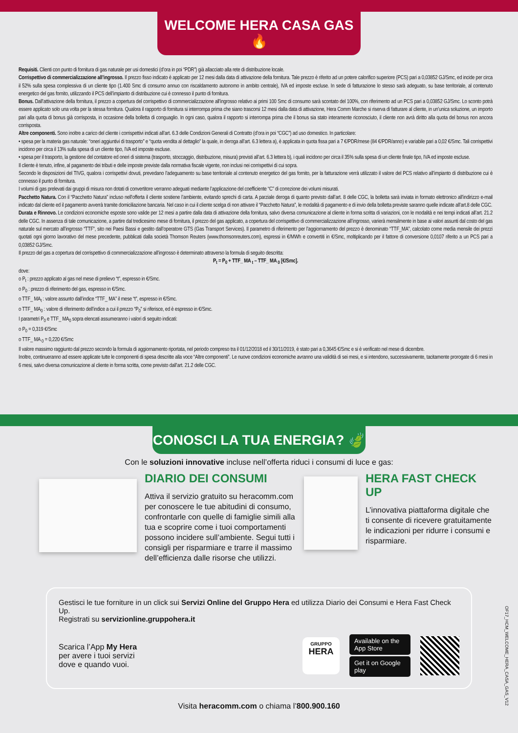WELCOME HERA CASA GAS 🔥
Requisiti. Clienti con punto di fornitura di gas naturale per usi domestici (d’ora in poi “PDR”) già allacciato alla rete di distribuzione locale.
Corrispettivo di commercializzazione all’ingrosso. Il prezzo fisso indicato è applicato per 12 mesi dalla data di attivazione della fornitura. Tale prezzo è riferito ad un potere calorifico superiore (PCS) pari a 0,03852 GJ/Smc, ed incide per circa il 52% sulla spesa complessiva di un cliente tipo (1.400 Smc di consumo annuo con riscaldamento autonomo in ambito centrale), IVA ed imposte escluse. In sede di fatturazione lo stesso sarà adeguato, su base territoriale, al contenuto energetico del gas fornito, utilizzando il PCS dell’impianto di distribuzione cui è connesso il punto di fornitura.
Bonus. Dall’attivazione della fornitura, il prezzo a copertura del corrispettivo di commercializzazione all’ingrosso relativo ai primi 100 Smc di consumo sarà scontato del 100%, con riferimento ad un PCS pari a 0,03852 GJ/Smc. Lo sconto potrà essere applicato solo una volta per la stessa fornitura. Qualora il rapporto di fornitura si interrompa prima che siano trascorsi 12 mesi dalla data di attivazione, Hera Comm Marche si riserva di fatturare al cliente, in un’unica soluzione, un importo pari alla quota di bonus già corrisposta, in occasione della bolletta di conguaglio. In ogni caso, qualora il rapporto si interrompa prima che il bonus sia stato interamente riconosciuto, il cliente non avrà diritto alla quota del bonus non ancora corrisposta.
Altre componenti. Sono inoltre a carico del cliente i corrispettivi indicati all’art. 6.3 delle Condizioni Generali di Contratto (d’ora in poi “CGC”) ad uso domestico. In particolare:
• spesa per la materia gas naturale: “oneri aggiuntivi di trasporto” e “quota vendita al dettaglio” la quale, in deroga all’art. 6.3 lettera a), è applicata in quota fissa pari a 7 €/PDR/mese (84 €/PDR/anno) e variabile pari a 0,02 €/Smc. Tali corrispettivi incidono per circa il 13% sulla spesa di un cliente tipo, IVA ed imposte escluse.
• spesa per il trasporto, la gestione del contatore ed oneri di sistema (trasporto, stoccaggio, distribuzione, misura) previsti all’art. 6.3 lettera b), i quali incidono per circa il 35% sulla spesa di un cliente finale tipo, IVA ed imposte escluse.
Il cliente è tenuto, infine, al pagamento dei tributi e delle imposte previste dalla normativa fiscale vigente, non inclusi nei corrispettivi di cui sopra.
Secondo le disposizioni del TIVG, qualora i corrispettivi dovuti, prevedano l’adeguamento su base territoriale al contenuto energetico del gas fornito, per la fatturazione verrà utilizzato il valore del PCS relativo all’impianto di distribuzione cui è connesso il punto di fornitura.
I volumi di gas prelevati dai gruppi di misura non dotati di convertitore verranno adeguati mediante l’applicazione del coefficiente “C” di correzione dei volumi misurati.
Pacchetto Natura. Con il “Pacchetto Natura” incluso nell’offerta il cliente sostiene l’ambiente, evitando sprechi di carta. A parziale deroga di quanto previsto dall’art. 8 delle CGC, la bolletta sarà inviata in formato elettronico all’indirizzo e-mail indicato dal cliente ed il pagamento avverrà tramite domiciliazione bancaria. Nel caso in cui il cliente scelga di non attivare il “Pacchetto Natura”, le modalità di pagamento e di invio della bolletta previste saranno quelle indicate all’art.8 delle CGC.
Durata e Rinnovo. Le condizioni economiche esposte sono valide per 12 mesi a partire dalla data di attivazione della fornitura, salvo diversa comunicazione al cliente in forma scritta di variazioni, con le modalità e nei tempi indicati all’art. 21.2 delle CGC. In assenza di tale comunicazione, a partire dal tredicesimo mese di fornitura, il prezzo del gas applicato, a copertura del corrispettivo di commercializzazione all’ingrosso, varierà mensilmente in base ai valori assunti dal costo del gas naturale sul mercato all’ingrosso “TTF”, sito nei Paesi Bassi e gestito dall’operatore GTS (Gas Transport Services). Il parametro di riferimento per l’aggiornamento del prezzo è denominato “TTF_MA”, calcolato come media mensile dei prezzi quotati ogni giorno lavorativo del mese precedente, pubblicati dalla società Thomson Reuters (www.thomsonreuters.com), espressi in €/MWh e convertiti in €/Smc, moltiplicando per il fattore di conversione 0,0107 riferito a un PCS pari a 0,03852 GJ/Smc.
Il prezzo del gas a copertura del corrispettivo di commercializzazione all’ingrosso è determinato attraverso la formula di seguito descritta:
P<sub>t</sub> = P<sub>0</sub> + TTF_ MA <sub>t</sub> – TTF_ MA <sub>0</sub> [€/Smc].
dove:
o P<sub>t</sub> : prezzo applicato al gas nel mese di prelievo “t”, espresso in €/Smc.
o P<sub>0</sub> : prezzo di riferimento del gas, espresso in €/Smc.
o TTF_ MA<sub>t</sub> : valore assunto dall’indice “TTF_ MA” il mese “t”, espresso in €/Smc.
o TTF_ MA<sub>0</sub> : valore di riferimento dell’indice a cui il prezzo “P<sub>0</sub>” si riferisce, ed è espresso in €/Smc.
I parametri P<sub>0</sub> e TTF_ MA<sub>0</sub> sopra elencati assumeranno i valori di seguito indicati:
o P<sub>0</sub> = 0,319 €/Smc
o TTF_ MA <sub>0</sub> = 0,220 €/Smc
Il valore massimo raggiunto dal prezzo secondo la formula di aggiornamento riportata, nel periodo compreso tra il 01/12/2018 ed il 30/11/2019, è stato pari a 0,3645 €/Smc e si è verificato nel mese di dicembre.
Inoltre, continueranno ad essere applicate tutte le componenti di spesa descritte alla voce “Altre componenti”. Le nuove condizioni economiche avranno una validità di sei mesi, e si intendono, successivamente, tacitamente prorogate di 6 mesi in 6 mesi, salvo diversa comunicazione al cliente in forma scritta, come previsto dall’art. 21.2 delle CGC.
CONOSCI LA TUA ENERGIA? 🍃
Con le soluzioni innovative incluse nell’offerta riduci i consumi di luce e gas:
DIARIO DEI CONSUMI
Attiva il servizio gratuito su heracomm.com per conoscere le tue abitudini di consumo, confrontarle con quelle di famiglie simili alla tua e scoprire come i tuoi comportamenti possono incidere sull’ambiente. Segui tutti i consigli per risparmiare e trarre il massimo dell’efficienza dalle risorse che utilizzi.
HERA FAST CHECK UP
L’innovativa piattaforma digitale che ti consente di ricevere gratuitamente le indicazioni per ridurre i consumi e risparmiare.
Gestisci le tue forniture in un click sui Servizi Online del Gruppo Hera ed utilizza Diario dei Consumi e Hera Fast Check Up.
Registrati su servizionline.gruppohera.it
Scarica l’App My Hera
per avere i tuoi servizi
dove e quando vuoi.
GRUPPO
HERA
Available on the App Store
Get it on Google play
Visita heracomm.com o chiama l’800.900.160
OF17_HCM_WELCOME_HERA_CASA_GAS_V12